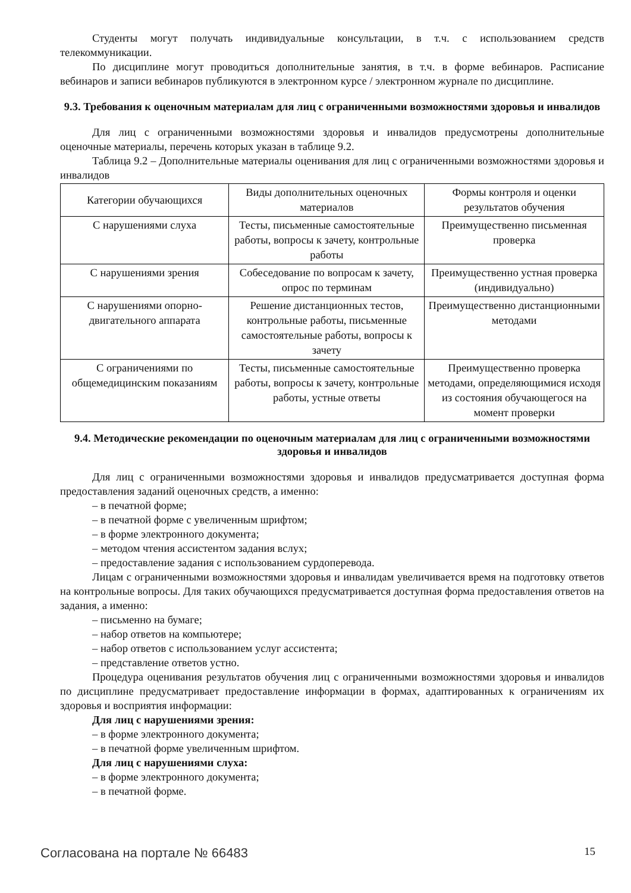Студенты могут получать индивидуальные консультации, в т.ч. с использованием средств телекоммуникации.
По дисциплине могут проводиться дополнительные занятия, в т.ч. в форме вебинаров. Расписание вебинаров и записи вебинаров публикуются в электронном курсе / электронном журнале по дисциплине.
9.3. Требования к оценочным материалам для лиц с ограниченными возможностями здоровья и инвалидов
Для лиц с ограниченными возможностями здоровья и инвалидов предусмотрены дополнительные оценочные материалы, перечень которых указан в таблице 9.2.
Таблица 9.2 – Дополнительные материалы оценивания для лиц с ограниченными возможностями здоровья и инвалидов
| Категории обучающихся | Виды дополнительных оценочных материалов | Формы контроля и оценки результатов обучения |
| С нарушениями слуха | Тесты, письменные самостоятельные работы, вопросы к зачету, контрольные работы | Преимущественно письменная проверка |
| С нарушениями зрения | Собеседование по вопросам к зачету, опрос по терминам | Преимущественно устная проверка (индивидуально) |
| С нарушениями опорно-двигательного аппарата | Решение дистанционных тестов, контрольные работы, письменные самостоятельные работы, вопросы к зачету | Преимущественно дистанционными методами |
| С ограничениями по общемедицинским показаниям | Тесты, письменные самостоятельные работы, вопросы к зачету, контрольные работы, устные ответы | Преимущественно проверка методами, определяющимися исходя из состояния обучающегося на момент проверки |
9.4. Методические рекомендации по оценочным материалам для лиц с ограниченными возможностями здоровья и инвалидов
Для лиц с ограниченными возможностями здоровья и инвалидов предусматривается доступная форма предоставления заданий оценочных средств, а именно:
– в печатной форме;
– в печатной форме с увеличенным шрифтом;
– в форме электронного документа;
– методом чтения ассистентом задания вслух;
– предоставление задания с использованием сурдоперевода.
Лицам с ограниченными возможностями здоровья и инвалидам увеличивается время на подготовку ответов на контрольные вопросы. Для таких обучающихся предусматривается доступная форма предоставления ответов на задания, а именно:
– письменно на бумаге;
– набор ответов на компьютере;
– набор ответов с использованием услуг ассистента;
– представление ответов устно.
Процедура оценивания результатов обучения лиц с ограниченными возможностями здоровья и инвалидов по дисциплине предусматривает предоставление информации в формах, адаптированных к ограничениям их здоровья и восприятия информации:
Для лиц с нарушениями зрения:
– в форме электронного документа;
– в печатной форме увеличенным шрифтом.
Для лиц с нарушениями слуха:
– в форме электронного документа;
– в печатной форме.
Согласована на портале № 66483 15